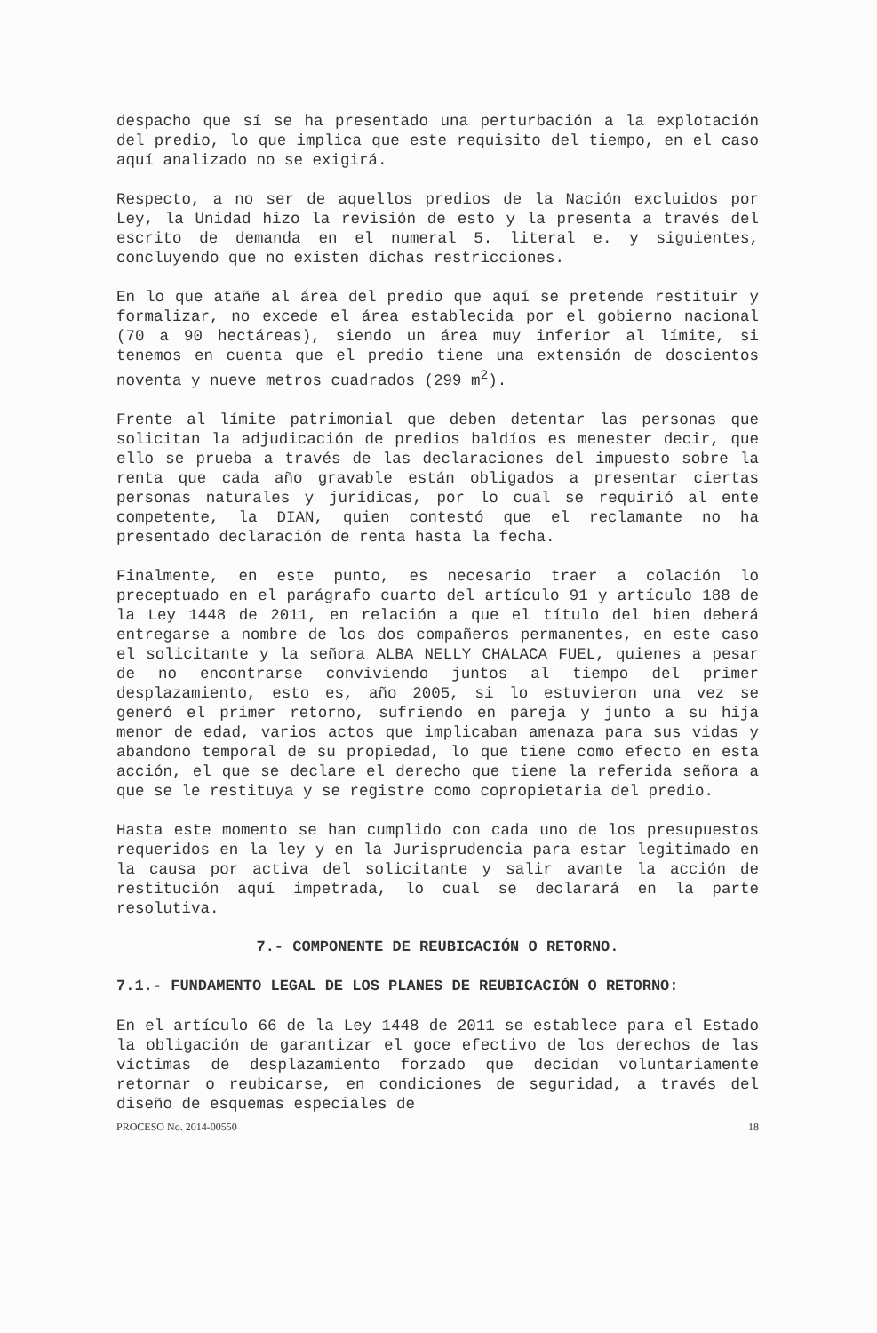despacho que sí se ha presentado una perturbación a la explotación del predio, lo que implica que este requisito del tiempo, en el caso aquí analizado no se exigirá.
Respecto, a no ser de aquellos predios de la Nación excluidos por Ley, la Unidad hizo la revisión de esto y la presenta a través del escrito de demanda en el numeral 5. literal e. y siguientes, concluyendo que no existen dichas restricciones.
En lo que atañe al área del predio que aquí se pretende restituir y formalizar, no excede el área establecida por el gobierno nacional (70 a 90 hectáreas), siendo un área muy inferior al límite, si tenemos en cuenta que el predio tiene una extensión de doscientos noventa y nueve metros cuadrados (299 m<sup>2</sup>).
Frente al límite patrimonial que deben detentar las personas que solicitan la adjudicación de predios baldíos es menester decir, que ello se prueba a través de las declaraciones del impuesto sobre la renta que cada año gravable están obligados a presentar ciertas personas naturales y jurídicas, por lo cual se requirió al ente competente, la DIAN, quien contestó que el reclamante no ha presentado declaración de renta hasta la fecha.
Finalmente, en este punto, es necesario traer a colación lo preceptuado en el parágrafo cuarto del artículo 91 y artículo 188 de la Ley 1448 de 2011, en relación a que el título del bien deberá entregarse a nombre de los dos compañeros permanentes, en este caso el solicitante y la señora ALBA NELLY CHALACA FUEL, quienes a pesar de no encontrarse conviviendo juntos al tiempo del primer desplazamiento, esto es, año 2005, si lo estuvieron una vez se generó el primer retorno, sufriendo en pareja y junto a su hija menor de edad, varios actos que implicaban amenaza para sus vidas y abandono temporal de su propiedad, lo que tiene como efecto en esta acción, el que se declare el derecho que tiene la referida señora a que se le restituya y se registre como copropietaria del predio.
Hasta este momento se han cumplido con cada uno de los presupuestos requeridos en la ley y en la Jurisprudencia para estar legitimado en la causa por activa del solicitante y salir avante la acción de restitución aquí impetrada, lo cual se declarará en la parte resolutiva.
7.- COMPONENTE DE REUBICACIÓN O RETORNO.
7.1.- FUNDAMENTO LEGAL DE LOS PLANES DE REUBICACIÓN O RETORNO:
En el artículo 66 de la Ley 1448 de 2011 se establece para el Estado la obligación de garantizar el goce efectivo de los derechos de las víctimas de desplazamiento forzado que decidan voluntariamente retornar o reubicarse, en condiciones de seguridad, a través del diseño de esquemas especiales de
PROCESO No. 2014-00550 18